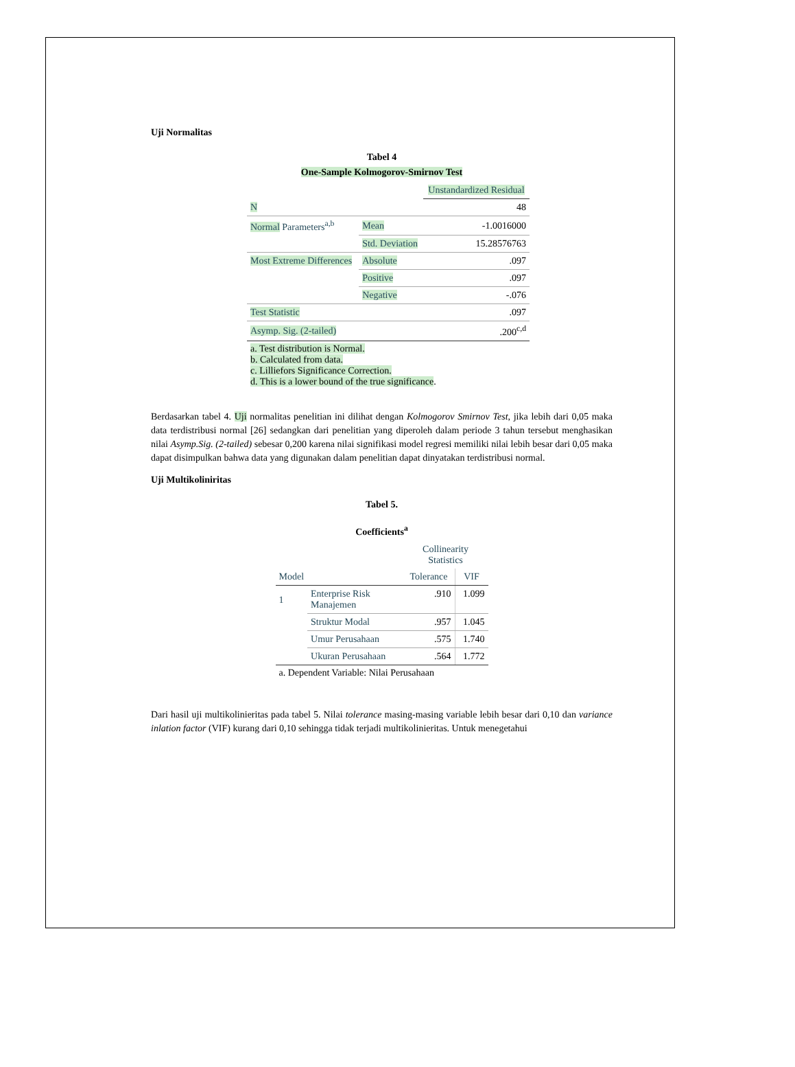Uji Normalitas
Tabel 4
One-Sample Kolmogorov-Smirnov Test
| | | Unstandardized Residual |
| --- | --- | --- |
| N | | 48 |
| Normal Parameters<sup>a,b</sup> | Mean | -1.0016000 |
| | Std. Deviation | 15.28576763 |
| Most Extreme Differences | Absolute | .097 |
| | Positive | .097 |
| | Negative | -.076 |
| Test Statistic | | .097 |
| Asymp. Sig. (2-tailed) | | .200<sup>c,d</sup> |
| a. Test distribution is Normal. b. Calculated from data. c. Lilliefors Significance Correction. d. This is a lower bound of the true significance . | | |
Berdasarkan tabel 4. Uji normalitas penelitian ini dilihat dengan Kolmogorov Smirnov Test, jika lebih dari 0,05 maka data terdistribusi normal [26] sedangkan dari penelitian yang diperoleh dalam periode 3 tahun tersebut menghasikan nilai Asymp.Sig. (2-tailed) sebesar 0,200 karena nilai signifikasi model regresi memiliki nilai lebih besar dari 0,05 maka dapat disimpulkan bahwa data yang digunakan dalam penelitian dapat dinyatakan terdistribusi normal.
Uji Multikoliniritas
Tabel 5.
Coefficients<sup>a</sup>
| | | Collinearity Statistics | |
| --- | --- | --- | --- |
| Model | | Tolerance | VIF |
| 1 | Enterprise Risk Manajemen | .910 | 1.099 |
| | Struktur Modal | .957 | 1.045 |
| | Umur Perusahaan | .575 | 1.740 |
| | Ukuran Perusahaan | .564 | 1.772 |
| a. Dependent Variable: Nilai Perusahaan | | | |
Dari hasil uji multikolinieritas pada tabel 5. Nilai tolerance masing-masing variable lebih besar dari 0,10 dan variance inlation factor (VIF) kurang dari 0,10 sehingga tidak terjadi multikolinieritas. Untuk menegetahui